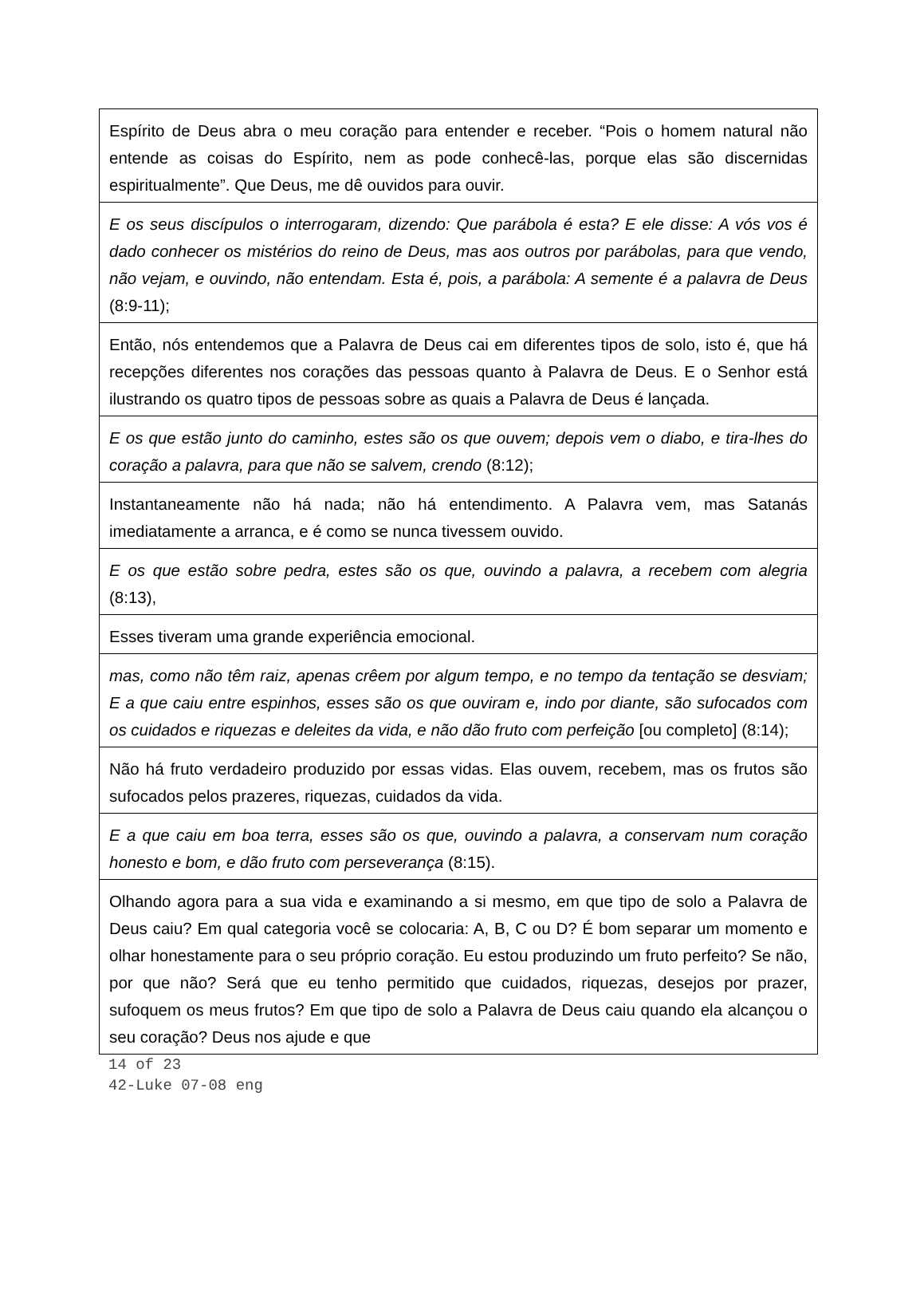| Espírito de Deus abra o meu coração para entender e receber. “Pois o homem natural não entende as coisas do Espírito, nem as pode conhecê-las, porque elas são discernidas espiritualmente”. Que Deus, me dê ouvidos para ouvir. |
| E os seus discípulos o interrogaram, dizendo: Que parábola é esta? E ele disse: A vós vos é dado conhecer os mistérios do reino de Deus, mas aos outros por parábolas, para que vendo, não vejam, e ouvindo, não entendam. Esta é, pois, a parábola: A semente é a palavra de Deus (8:9-11); |
| Então, nós entendemos que a Palavra de Deus cai em diferentes tipos de solo, isto é, que há recepções diferentes nos corações das pessoas quanto à Palavra de Deus. E o Senhor está ilustrando os quatro tipos de pessoas sobre as quais a Palavra de Deus é lançada. |
| E os que estão junto do caminho, estes são os que ouvem; depois vem o diabo, e tira-lhes do coração a palavra, para que não se salvem, crendo (8:12); |
| Instantaneamente não há nada; não há entendimento. A Palavra vem, mas Satanás imediatamente a arranca, e é como se nunca tivessem ouvido. |
| E os que estão sobre pedra, estes são os que, ouvindo a palavra, a recebem com alegria (8:13), |
| Esses tiveram uma grande experiência emocional. |
| mas, como não têm raiz, apenas crêem por algum tempo, e no tempo da tentação se desviam; E a que caiu entre espinhos, esses são os que ouviram e, indo por diante, são sufocados com os cuidados e riquezas e deleites da vida, e não dão fruto com perfeição [ou completo] (8:14); |
| Não há fruto verdadeiro produzido por essas vidas. Elas ouvem, recebem, mas os frutos são sufocados pelos prazeres, riquezas, cuidados da vida. |
| E a que caiu em boa terra, esses são os que, ouvindo a palavra, a conservam num coração honesto e bom, e dão fruto com perseverança (8:15). |
| Olhando agora para a sua vida e examinando a si mesmo, em que tipo de solo a Palavra de Deus caiu? Em qual categoria você se colocaria: A, B, C ou D? É bom separar um momento e olhar honestamente para o seu próprio coração. Eu estou produzindo um fruto perfeito? Se não, por que não? Será que eu tenho permitido que cuidados, riquezas, desejos por prazer, sufoquem os meus frutos? Em que tipo de solo a Palavra de Deus caiu quando ela alcançou o seu coração? Deus nos ajude e que |
14 of 23
42-Luke 07-08 eng